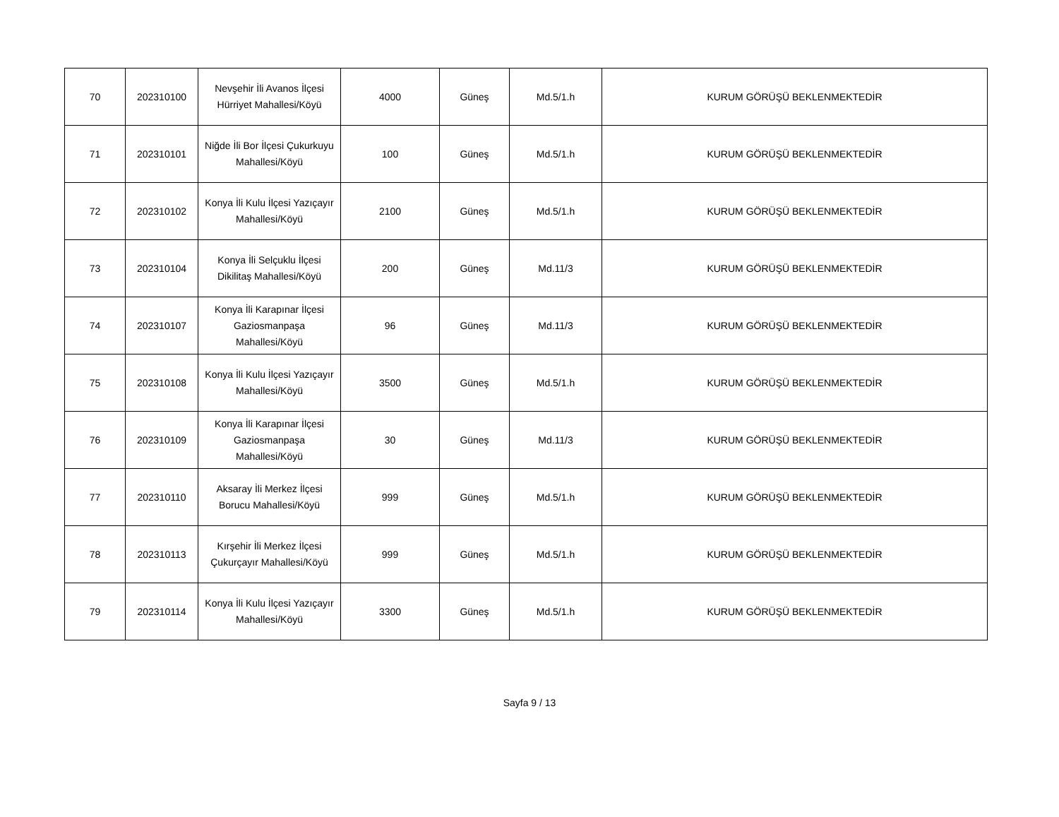| 70 | 202310100 | Nevşehir İli Avanos İlçesi Hürriyet Mahallesi/Köyü | 4000 | Güneş | Md.5/1.h | KURUM GÖRÜŞÜ BEKLENMEKTEDİR |
| 71 | 202310101 | Niğde İli Bor İlçesi Çukurkuyu Mahallesi/Köyü | 100 | Güneş | Md.5/1.h | KURUM GÖRÜŞÜ BEKLENMEKTEDİR |
| 72 | 202310102 | Konya İli Kulu İlçesi Yazıçayır Mahallesi/Köyü | 2100 | Güneş | Md.5/1.h | KURUM GÖRÜŞÜ BEKLENMEKTEDİR |
| 73 | 202310104 | Konya İli Selçuklu İlçesi Dikilitaş Mahallesi/Köyü | 200 | Güneş | Md.11/3 | KURUM GÖRÜŞÜ BEKLENMEKTEDİR |
| 74 | 202310107 | Konya İli Karapınar İlçesi Gaziosmanpaşa Mahallesi/Köyü | 96 | Güneş | Md.11/3 | KURUM GÖRÜŞÜ BEKLENMEKTEDİR |
| 75 | 202310108 | Konya İli Kulu İlçesi Yazıçayır Mahallesi/Köyü | 3500 | Güneş | Md.5/1.h | KURUM GÖRÜŞÜ BEKLENMEKTEDİR |
| 76 | 202310109 | Konya İli Karapınar İlçesi Gaziosmanpaşa Mahallesi/Köyü | 30 | Güneş | Md.11/3 | KURUM GÖRÜŞÜ BEKLENMEKTEDİR |
| 77 | 202310110 | Aksaray İli Merkez İlçesi Borucu Mahallesi/Köyü | 999 | Güneş | Md.5/1.h | KURUM GÖRÜŞÜ BEKLENMEKTEDİR |
| 78 | 202310113 | Kırşehir İli Merkez İlçesi Çukurçayır Mahallesi/Köyü | 999 | Güneş | Md.5/1.h | KURUM GÖRÜŞÜ BEKLENMEKTEDİR |
| 79 | 202310114 | Konya İli Kulu İlçesi Yazıçayır Mahallesi/Köyü | 3300 | Güneş | Md.5/1.h | KURUM GÖRÜŞÜ BEKLENMEKTEDİR |
Sayfa 9 / 13